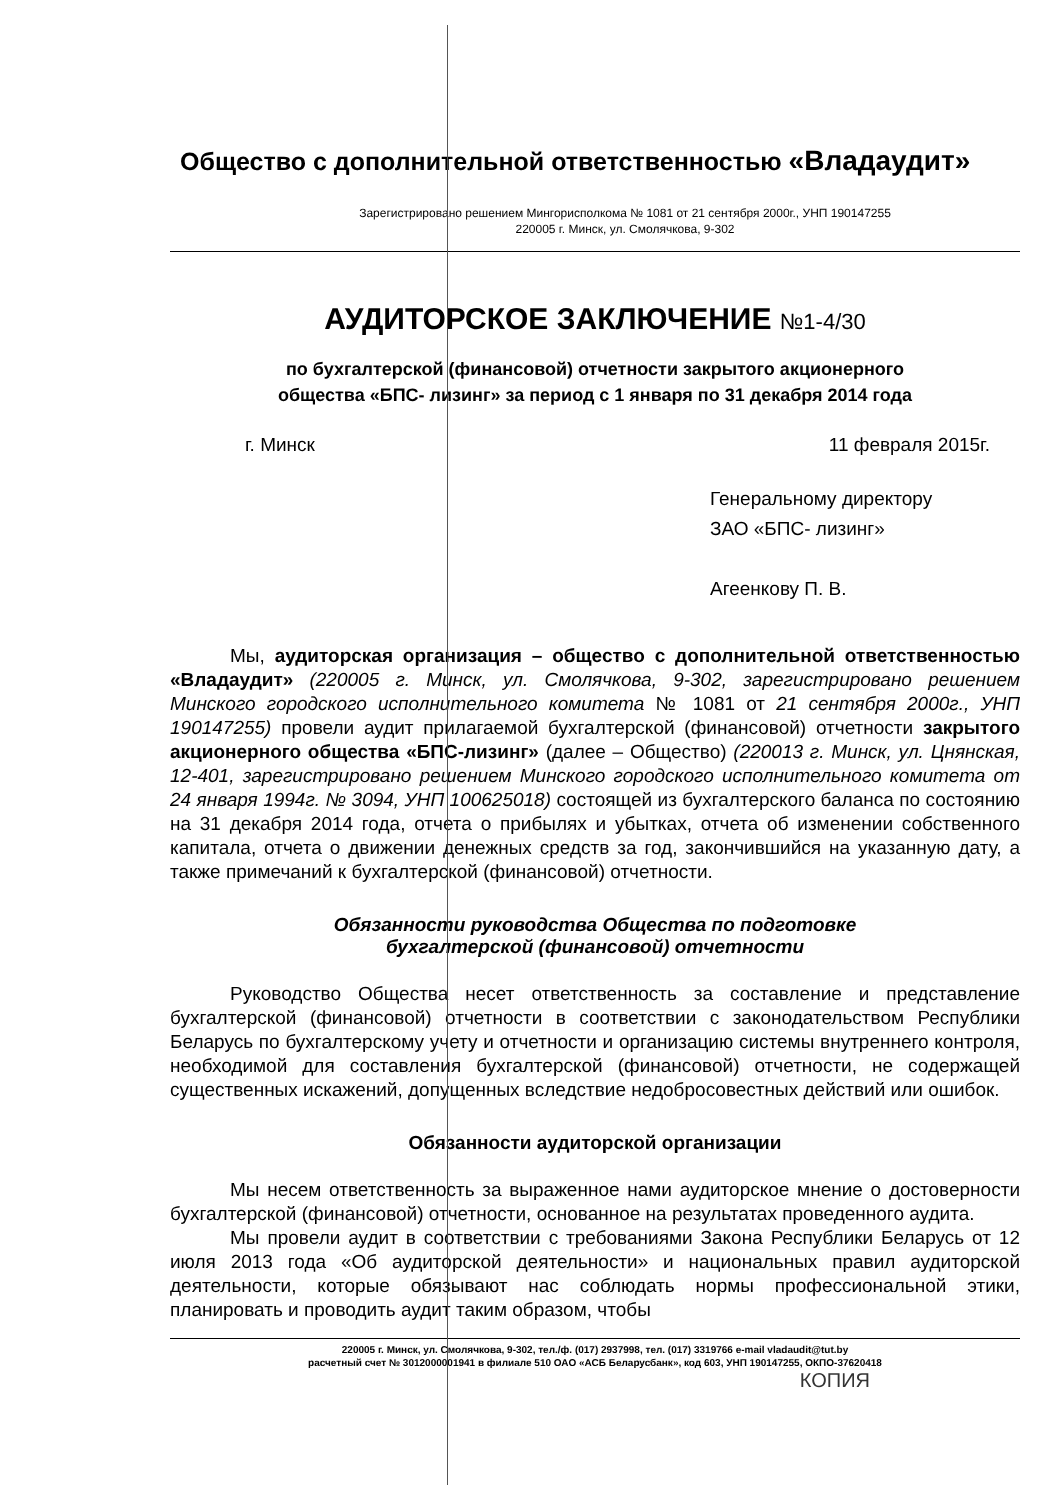Общество с дополнительной ответственностью «Владаудит»
Зарегистрировано решением Мингорисполкома № 1081 от 21 сентября 2000г., УНП 190147255
220005 г. Минск, ул. Смолячкова, 9-302
АУДИТОРСКОЕ ЗАКЛЮЧЕНИЕ №1-4/30
по бухгалтерской (финансовой) отчетности закрытого акционерного
общества «БПС- лизинг» за период с 1 января по 31 декабря 2014 года
г. Минск 11 февраля 2015г.
Генеральному директору
ЗАО «БПС- лизинг»
Агеенкову П. В.
Мы, аудиторская организация – общество с дополнительной ответственностью «Владаудит» (220005 г. Минск, ул. Смолячкова, 9-302, зарегистрировано решением Минского городского исполнительного комитета № 1081 от 21 сентября 2000г., УНП 190147255) провели аудит прилагаемой бухгалтерской (финансовой) отчетности закрытого акционерного общества «БПС-лизинг» (далее – Общество) (220013 г. Минск, ул. Цнянская, 12-401, зарегистрировано решением Минского городского исполнительного комитета от 24 января 1994г. № 3094, УНП 100625018) состоящей из бухгалтерского баланса по состоянию на 31 декабря 2014 года, отчета о прибылях и убытках, отчета об изменении собственного капитала, отчета о движении денежных средств за год, закончившийся на указанную дату, а также примечаний к бухгалтерской (финансовой) отчетности.
Обязанности руководства Общества по подготовке
бухгалтерской (финансовой) отчетности
Руководство Общества несет ответственность за составление и представление бухгалтерской (финансовой) отчетности в соответствии с законодательством Республики Беларусь по бухгалтерскому учету и отчетности и организацию системы внутреннего контроля, необходимой для составления бухгалтерской (финансовой) отчетности, не содержащей существенных искажений, допущенных вследствие недобросовестных действий или ошибок.
Обязанности аудиторской организации
Мы несем ответственность за выраженное нами аудиторское мнение о достоверности бухгалтерской (финансовой) отчетности, основанное на результатах проведенного аудита.
Мы провели аудит в соответствии с требованиями Закона Республики Беларусь от 12 июля 2013 года «Об аудиторской деятельности» и национальных правил аудиторской деятельности, которые обязывают нас соблюдать нормы профессиональной этики, планировать и проводить аудит таким образом, чтобы
220005 г. Минск, ул. Смолячкова, 9-302, тел./ф. (017) 2937998, тел. (017) 3319766 e-mail vladaudit@tut.by
расчетный счет № 3012000001941 в филиале 510 ОАО «АСБ Беларусбанк», код 603, УНП 190147255, ОКПО-37620418
КОПИЯ